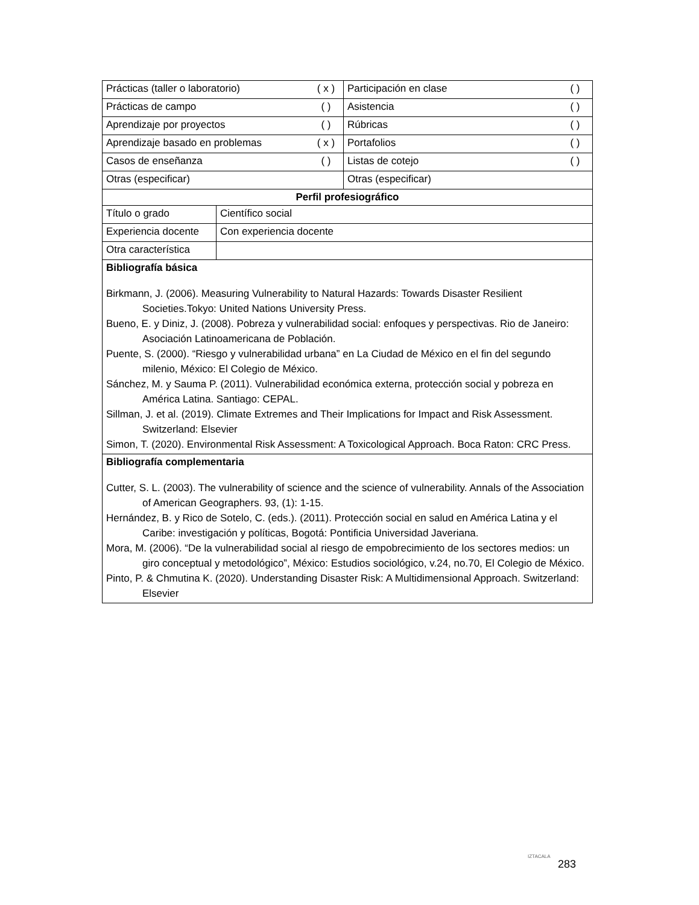| Prácticas (taller o laboratorio) | ( x ) | Participación en clase | ( ) |
| Prácticas de campo | ( ) | Asistencia | ( ) |
| Aprendizaje por proyectos | ( ) | Rúbricas | ( ) |
| Aprendizaje basado en problemas | ( x ) | Portafolios | ( ) |
| Casos de enseñanza | ( ) | Listas de cotejo | ( ) |
| Otras (especificar) | | Otras (especificar) | |
| Perfil profesiográfico | | | |
| / Título o grado / Científico social / / Experiencia docente / Con experiencia docente / / Otra característica / / | | | |
| Bibliografía básica Birkmann, J. (2006). Measuring Vulnerability to Natural Hazards: Towards Disaster Resilient Societies.Tokyo: United Nations University Press. Bueno, E. y Diniz, J. (2008). Pobreza y vulnerabilidad social: enfoques y perspectivas. Rio de Janeiro: Asociación Latinoamericana de Población. Puente, S. (2000). “Riesgo y vulnerabilidad urbana” en La Ciudad de México en el fin del segundo milenio, México: El Colegio de México. Sánchez, M. y Sauma P. (2011). Vulnerabilidad económica externa, protección social y pobreza en América Latina. Santiago: CEPAL. Sillman, J. et al. (2019). Climate Extremes and Their Implications for Impact and Risk Assessment. Switzerland: Elsevier Simon, T. (2020). Environmental Risk Assessment: A Toxicological Approach. Boca Raton: CRC Press. | | | |
| Bibliografía complementaria Cutter, S. L. (2003). The vulnerability of science and the science of vulnerability. Annals of the Association of American Geographers. 93, (1): 1-15. Hernández, B. y Rico de Sotelo, C. (eds.). (2011). Protección social en salud en América Latina y el Caribe: investigación y políticas, Bogotá: Pontificia Universidad Javeriana. Mora, M. (2006). “De la vulnerabilidad social al riesgo de empobrecimiento de los sectores medios: un giro conceptual y metodológico”, México: Estudios sociológico, v.24, no.70, El Colegio de México. Pinto, P. & Chmutina K. (2020). Understanding Disaster Risk: A Multidimensional Approach. Switzerland: Elsevier | | | |
IZTACALA 283